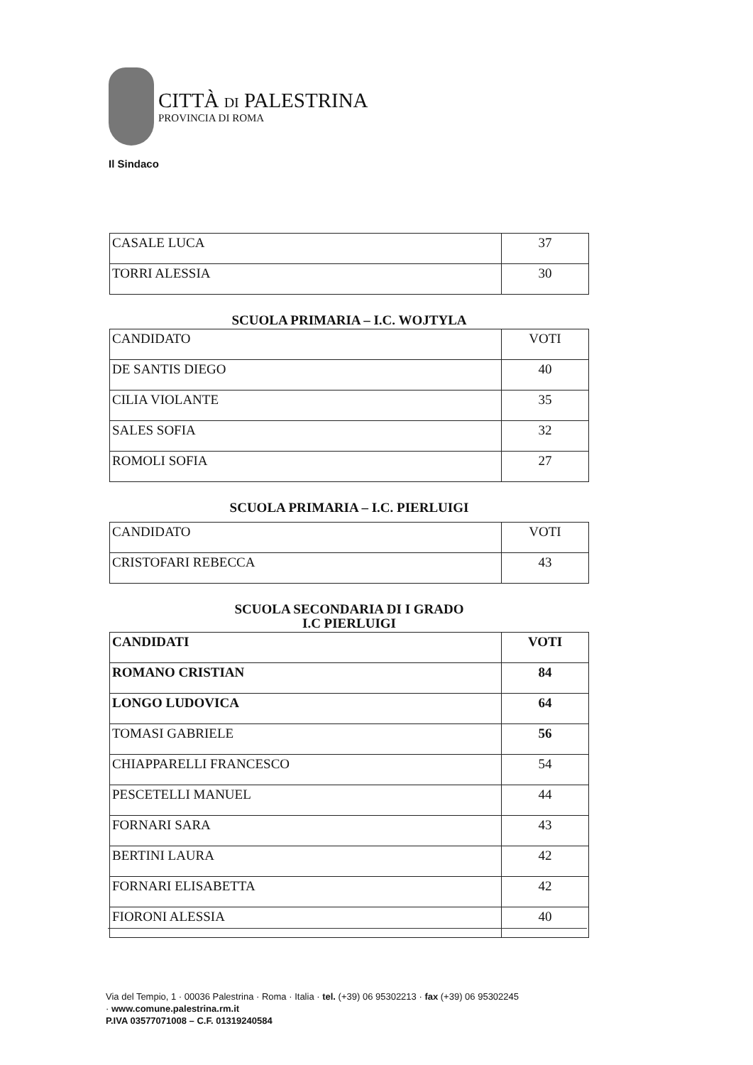CITTÀ DI PALESTRINA
PROVINCIA DI ROMA
Il Sindaco
| CASALE LUCA | 37 |
| TORRI ALESSIA | 30 |
SCUOLA PRIMARIA – I.C. WOJTYLA
| CANDIDATO | VOTI |
| DE SANTIS DIEGO | 40 |
| CILIA VIOLANTE | 35 |
| SALES SOFIA | 32 |
| ROMOLI SOFIA | 27 |
SCUOLA PRIMARIA – I.C. PIERLUIGI
| CANDIDATO | VOTI |
| CRISTOFARI REBECCA | 43 |
SCUOLA SECONDARIA DI I GRADO
I.C PIERLUIGI
| CANDIDATI | VOTI |
| ROMANO CRISTIAN | 84 |
| LONGO LUDOVICA | 64 |
| TOMASI GABRIELE | 56 |
| CHIAPPARELLI FRANCESCO | 54 |
| PESCETELLI MANUEL | 44 |
| FORNARI SARA | 43 |
| BERTINI LAURA | 42 |
| FORNARI ELISABETTA | 42 |
| FIORONI ALESSIA | 40 |
Via del Tempio, 1 · 00036 Palestrina · Roma · Italia · tel. (+39) 06 95302213 · fax (+39) 06 95302245
· www.comune.palestrina.rm.it
P.IVA 03577071008 – C.F. 01319240584